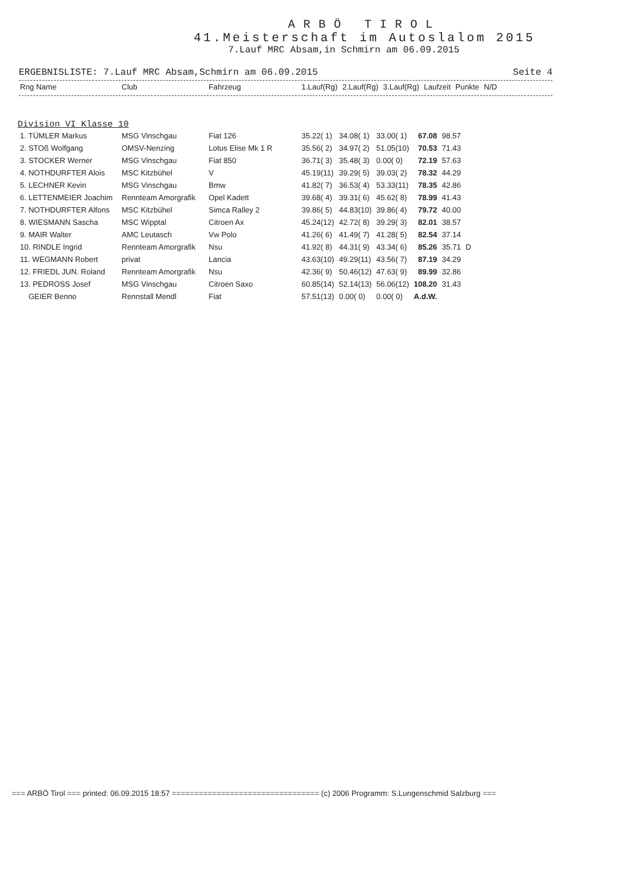ARBÖ TIROL
41.Meisterschaft im Autoslalom 2015
7.Lauf MRC Absam,in Schmirn am 06.09.2015
ERGEBNISLISTE: 7.Lauf MRC Absam,Schmirn am 06.09.2015 Seite 4
| Rng Name | Club | Fahrzeug | 1.Lauf(Rg) | 2.Lauf(Rg) | 3.Lauf(Rg) | Laufzeit | Punkte | N/D |
| --- | --- | --- | --- | --- | --- | --- | --- | --- |
Division VI Klasse 10
| 1. TÜMLER Markus | MSG Vinschgau | Fiat 126 | 35.22( 1) | 34.08( 1) | 33.00( 1) | 67.08 | 98.57 | |
| 2. STOß Wolfgang | OMSV-Nenzing | Lotus Elise Mk 1 R | 35.56( 2) | 34.97( 2) | 51.05(10) | 70.53 | 71.43 | |
| 3. STOCKER Werner | MSG Vinschgau | Fiat 850 | 36.71( 3) | 35.48( 3) | 0.00( 0) | 72.19 | 57.63 | |
| 4. NOTHDURFTER Alois | MSC Kitzbühel | V | 45.19(11) | 39.29( 5) | 39.03( 2) | 78.32 | 44.29 | |
| 5. LECHNER Kevin | MSG Vinschgau | Bmw | 41.82( 7) | 36.53( 4) | 53.33(11) | 78.35 | 42.86 | |
| 6. LETTENMEIER Joachim | Rennteam Amorgrafik | Opel Kadett | 39.68( 4) | 39.31( 6) | 45.62( 8) | 78.99 | 41.43 | |
| 7. NOTHDURFTER Alfons | MSC Kitzbühel | Simca Ralley 2 | 39.86( 5) | 44.83(10) | 39.86( 4) | 79.72 | 40.00 | |
| 8. WIESMANN Sascha | MSC Wipptal | Citroen Ax | 45.24(12) | 42.72( 8) | 39.29( 3) | 82.01 | 38.57 | |
| 9. MAIR Walter | AMC Leutasch | Vw Polo | 41.26( 6) | 41.49( 7) | 41.28( 5) | 82.54 | 37.14 | |
| 10. RINDLE Ingrid | Rennteam Amorgrafik | Nsu | 41.92( 8) | 44.31( 9) | 43.34( 6) | 85.26 | 35.71 | D |
| 11. WEGMANN Robert | privat | Lancia | 43.63(10) | 49.29(11) | 43.56( 7) | 87.19 | 34.29 | |
| 12. FRIEDL JUN. Roland | Rennteam Amorgrafik | Nsu | 42.36( 9) | 50.46(12) | 47.63( 9) | 89.99 | 32.86 | |
| 13. PEDROSS Josef | MSG Vinschgau | Citroen Saxo | 60.85(14) | 52.14(13) | 56.06(12) | 108.20 | 31.43 | |
| GEIER Benno | Rennstall Mendl | Fiat | 57.51(13) | 0.00( 0) | 0.00( 0) | A.d.W. | | |
=== ARBÖ Tirol === printed: 06.09.2015 18:57 ================================= (c) 2006 Programm: S.Lungenschmid Salzburg ===